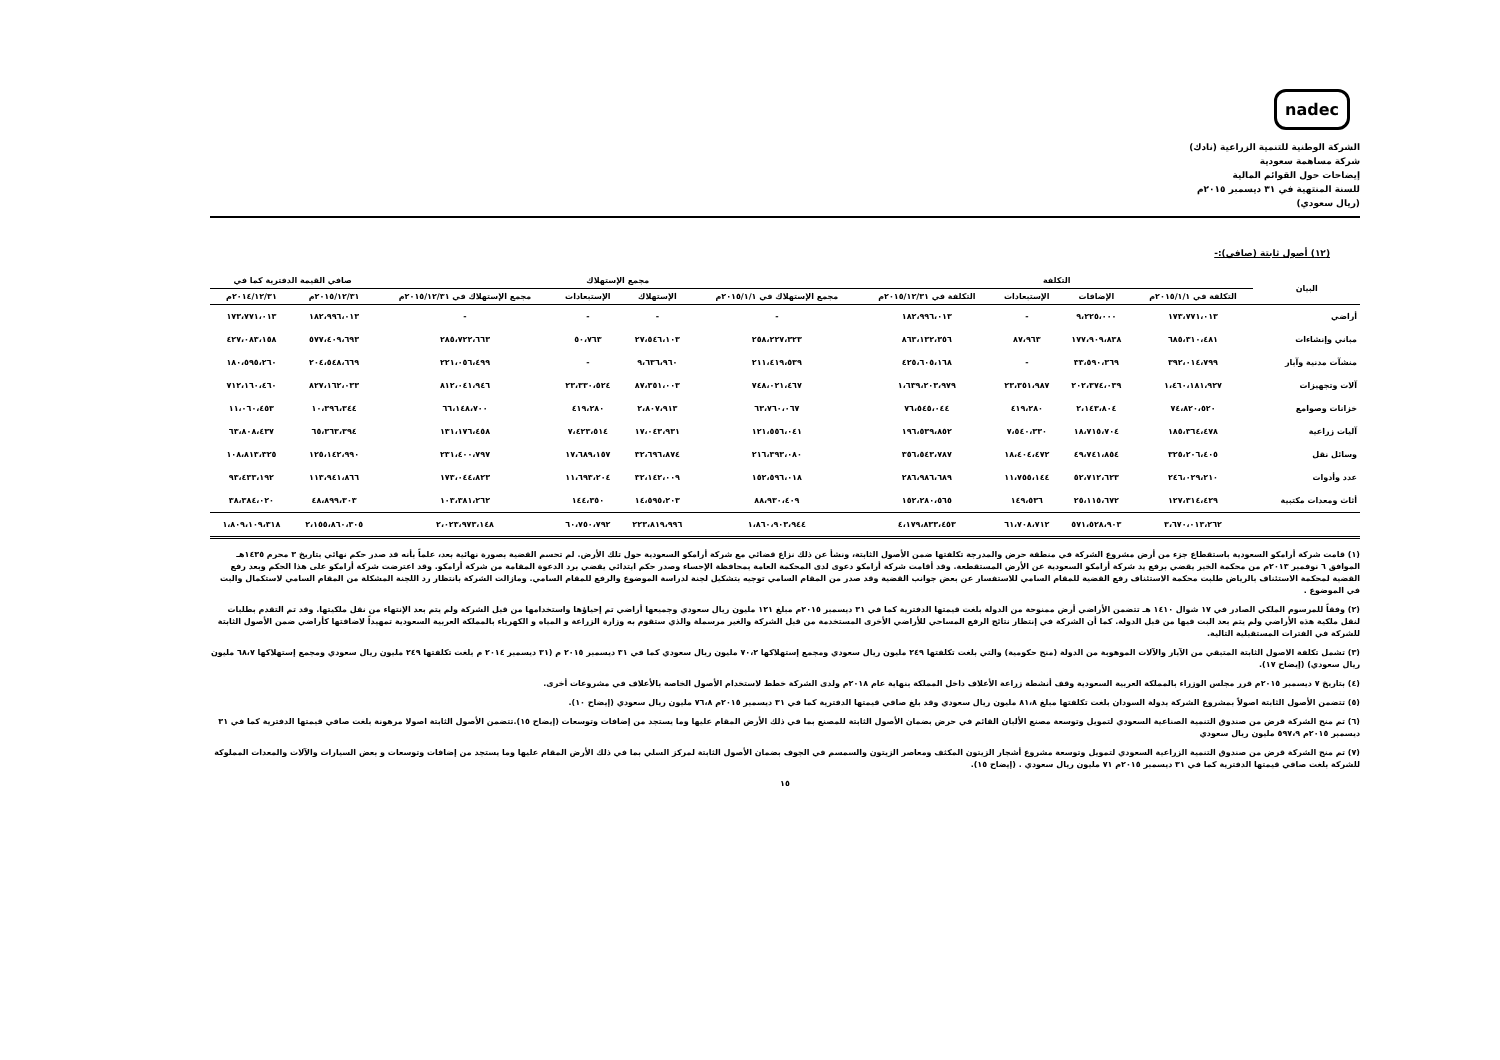nadec
الشركة الوطنية للتنمية الزراعية (نادك)
شركة مساهمة سعودية
إيضاحات حول القوائم المالية
للسنة المنتهية في ٣١ ديسمبر ٢٠١٥م
(ريال سعودي)
(١٢) أصول ثابتة (صافي):-
| البيان | التكلفة | | | | مجمع الإستهلاك | | | | صافي القيمة الدفترية كما في | |
| --- | --- | --- | --- | --- | --- | --- | --- | --- | --- | --- |
| | التكلفة في ٢٠١٥/١/١م | الإضافات | الإستبعادات | التكلفة في ٢٠١٥/١٢/٣١م | مجمع الإستهلاك في ٢٠١٥/١/١م | الإستهلاك | الإستبعادات | مجمع الإستهلاك في ٢٠١٥/١٢/٣١م | ٢٠١٥/١٢/٣١م | ٢٠١٤/١٢/٣١م |
| أراضي | ١٧٣،٧٧١،٠١٣ | ٩،٢٢٥،٠٠٠ | - | ١٨٢،٩٩٦،٠١٣ | - | - | - | - | ١٨٢،٩٩٦،٠١٣ | ١٧٣،٧٧١،٠١٣ |
| مباني وإنشاءات | ٦٨٥،٣١٠،٤٨١ | ١٧٧،٩٠٩،٨٣٨ | ٨٧،٩٦٣ | ٨٦٣،١٣٢،٣٥٦ | ٢٥٨،٢٢٧،٣٢٣ | ٢٧،٥٤٦،١٠٣ | ٥٠،٧٦٣ | ٢٨٥،٧٢٢،٦٦٣ | ٥٧٧،٤٠٩،٦٩٣ | ٤٢٧،٠٨٣،١٥٨ |
| منشآت مدنية وآبار | ٣٩٢،٠١٤،٧٩٩ | ٣٣،٥٩٠،٣٦٩ | - | ٤٢٥،٦٠٥،١٦٨ | ٢١١،٤١٩،٥٣٩ | ٩،٦٣٦،٩٦٠ | - | ٢٢١،٠٥٦،٤٩٩ | ٢٠٤،٥٤٨،٦٦٩ | ١٨٠،٥٩٥،٢٦٠ |
| آلات وتجهيزات | ١،٤٦٠،١٨١،٩٢٧ | ٢٠٢،٣٧٤،٠٣٩ | ٢٣،٣٥١،٩٨٧ | ١،٦٣٩،٢٠٣،٩٧٩ | ٧٤٨،٠٢١،٤٦٧ | ٨٧،٣٥١،٠٠٣ | ٢٣،٣٣٠،٥٢٤ | ٨١٢،٠٤١،٩٤٦ | ٨٢٧،١٦٢،٠٣٣ | ٧١٢،١٦٠،٤٦٠ |
| خزانات وصوامع | ٧٤،٨٢٠،٥٢٠ | ٢،١٤٣،٨٠٤ | ٤١٩،٢٨٠ | ٧٦،٥٤٥،٠٤٤ | ٦٣،٧٦٠،٠٦٧ | ٢،٨٠٧،٩١٣ | ٤١٩،٢٨٠ | ٦٦،١٤٨،٧٠٠ | ١٠،٣٩٦،٣٤٤ | ١١،٠٦٠،٤٥٣ |
| آليات زراعية | ١٨٥،٣٦٤،٤٧٨ | ١٨،٧١٥،٧٠٤ | ٧،٥٤٠،٣٣٠ | ١٩٦،٥٣٩،٨٥٢ | ١٢١،٥٥٦،٠٤١ | ١٧،٠٤٣،٩٣١ | ٧،٤٢٣،٥١٤ | ١٣١،١٧٦،٤٥٨ | ٦٥،٣٦٣،٣٩٤ | ٦٣،٨٠٨،٤٣٧ |
| وسائل نقل | ٣٢٥،٢٠٦،٤٠٥ | ٤٩،٧٤١،٨٥٤ | ١٨،٤٠٤،٤٧٢ | ٣٥٦،٥٤٣،٧٨٧ | ٢١٦،٣٩٣،٠٨٠ | ٣٢،٦٩٦،٨٧٤ | ١٧،٦٨٩،١٥٧ | ٢٣١،٤٠٠،٧٩٧ | ١٢٥،١٤٢،٩٩٠ | ١٠٨،٨١٣،٣٢٥ |
| عدد وأدوات | ٢٤٦،٠٢٩،٢١٠ | ٥٢،٧١٢،٦٢٣ | ١١،٧٥٥،١٤٤ | ٢٨٦،٩٨٦،٦٨٩ | ١٥٢،٥٩٦،٠١٨ | ٣٢،١٤٢،٠٠٩ | ١١،٦٩٣،٢٠٤ | ١٧٣،٠٤٤،٨٢٣ | ١١٣،٩٤١،٨٦٦ | ٩٣،٤٣٣،١٩٢ |
| أثاث ومعدات مكتبية | ١٢٧،٣١٤،٤٢٩ | ٢٥،١١٥،٦٧٢ | ١٤٩،٥٣٦ | ١٥٢،٢٨٠،٥٦٥ | ٨٨،٩٣٠،٤٠٩ | ١٤،٥٩٥،٢٠٣ | ١٤٤،٣٥٠ | ١٠٣،٣٨١،٢٦٢ | ٤٨،٨٩٩،٣٠٣ | ٣٨،٣٨٤،٠٢٠ |
| | ٣،٦٧٠،٠١٣،٢٦٢ | ٥٧١،٥٢٨،٩٠٣ | ٦١،٧٠٨،٧١٢ | ٤،١٧٩،٨٣٣،٤٥٣ | ١،٨٦٠،٩٠٣،٩٤٤ | ٢٢٣،٨١٩،٩٩٦ | ٦٠،٧٥٠،٧٩٢ | ٢،٠٢٣،٩٧٣،١٤٨ | ٢،١٥٥،٨٦٠،٣٠٥ | ١،٨٠٩،١٠٩،٣١٨ |
(١) قامت شركة أرامكو السعودية باستقطاع جزء من أرض مشروع الشركة في منطقة حرض والمدرجة تكلفتها ضمن الأصول الثابتة، ونشأ عن ذلك نزاع قضائي مع شركة أرامكو السعودية حول تلك الأرض. لم تحسم القضية بصورة نهائية بعد، علماً بأنه قد صدر حكم نهائي بتاريخ ٣ محرم ١٤٣٥هـ الموافق ٦ نوفمبر ٢٠١٣م من محكمة الخبر يقضي برفع يد شركة أرامكو السعودية عن الأرض المستقطعة. وقد أقامت شركة أرامكو دعوى لدى المحكمة العامة بمحافظة الإحساء وصدر حكم ابتدائي يقضي برد الدعوة المقامة من شركة أرامكو. وقد اعترضت شركة أرامكو على هذا الحكم وبعد رفع القضية لمحكمة الاستئناف بالرياض طلبت محكمة الاستئناف رفع القضية للمقام السامي للاستفسار عن بعض جوانب القضية وقد صدر من المقام السامي توجيه بتشكيل لجنة لدراسة الموضوع والرفع للمقام السامي. ومازالت الشركة بانتظار رد اللجنة المشكلة من المقام السامي لاستكمال والبت في الموضوع .
(٢) وفقاً للمرسوم الملكي الصادر في ١٧ شوال ١٤١٠ هـ تتضمن الأراضي أرض ممنوحة من الدولة بلغت قيمتها الدفترية كما في ٣١ ديسمبر ٢٠١٥م مبلغ ١٢١ مليون ريال سعودي وجميعها أراضي تم إحياؤها واستخدامها من قبل الشركة ولم يتم بعد الإنتهاء من نقل ملكيتها. وقد تم التقدم بطلبات لنقل ملكية هذه الأراضي ولم يتم بعد البت فيها من قبل الدولة. كما أن الشركة في إنتظار نتائج الرفع المساحي للأراضي الأخرى المستخدمة من قبل الشركة والغير مرسملة والذي ستقوم به وزارة الزراعة و المياه و الكهرباء بالمملكة العربية السعودية تمهيداً لاضافتها كأراضي ضمن الأصول الثابتة للشركة في الفترات المستقبلية التالية.
(٣) تشمل تكلفة الاصول الثابتة المتبقي من الآبار والآلات الموهوبة من الدولة (منح حكومية) والتي بلغت تكلفتها ٢٤٩ مليون ريال سعودي ومجمع إستهلاكها ٧٠،٢ مليون ريال سعودي كما في ٣١ ديسمبر ٢٠١٥ م (٣١ ديسمبر ٢٠١٤ م بلغت تكلفتها ٢٤٩ مليون ريال سعودي ومجمع إستهلاكها ٦٨،٧ مليون ريال سعودي) (إيضاح ١٧).
(٤) بتاريخ ٧ ديسمبر ٢٠١٥م قرر مجلس الوزراء بالمملكة العربية السعودية وقف أنشطة زراعة الأعلاف داخل المملكة بنهاية عام ٢٠١٨م ولدى الشركة خطط لاستخدام الأصول الخاصة بالأعلاف في مشروعات أخرى.
(٥) تتضمن الأصول الثابتة اصولاً بمشروع الشركة بدولة السودان بلغت تكلفتها مبلغ ٨١،٨ مليون ريال سعودي وقد بلغ صافي قيمتها الدفترية كما في ٣١ ديسمبر ٢٠١٥م ٧٦،٨ مليون ريال سعودي (إيضاح ١٠).
(٦) تم منح الشركة قرض من صندوق التنمية الصناعية السعودي لتمويل وتوسعة مصنع الألبان القائم في حرض بضمان الأصول الثابتة للمصنع بما في ذلك الأرض المقام عليها وما يستجد من إضافات وتوسعات (إيضاح ١٥).تتضمن الأصول الثابتة اصولا مرهونة بلغت صافي قيمتها الدفترية كما في ٣١ ديسمبر ٢٠١٥م ٥٩٧،٩ مليون ريال سعودي
(٧) تم منح الشركة قرض من صندوق التنمية الزراعية السعودي لتمويل وتوسعة مشروع أشجار الزيتون المكثف ومعاصر الزيتون والسمسم في الجوف بضمان الأصول الثابتة لمركز السلي بما في ذلك الأرض المقام عليها وما يستجد من إضافات وتوسعات و بعض السيارات والآلات والمعدات المملوكة للشركة بلغت صافي قيمتها الدفترية كما في ٣١ ديسمبر ٢٠١٥م ٧١ مليون ريال سعودي . (إيضاح ١٥).
١٥